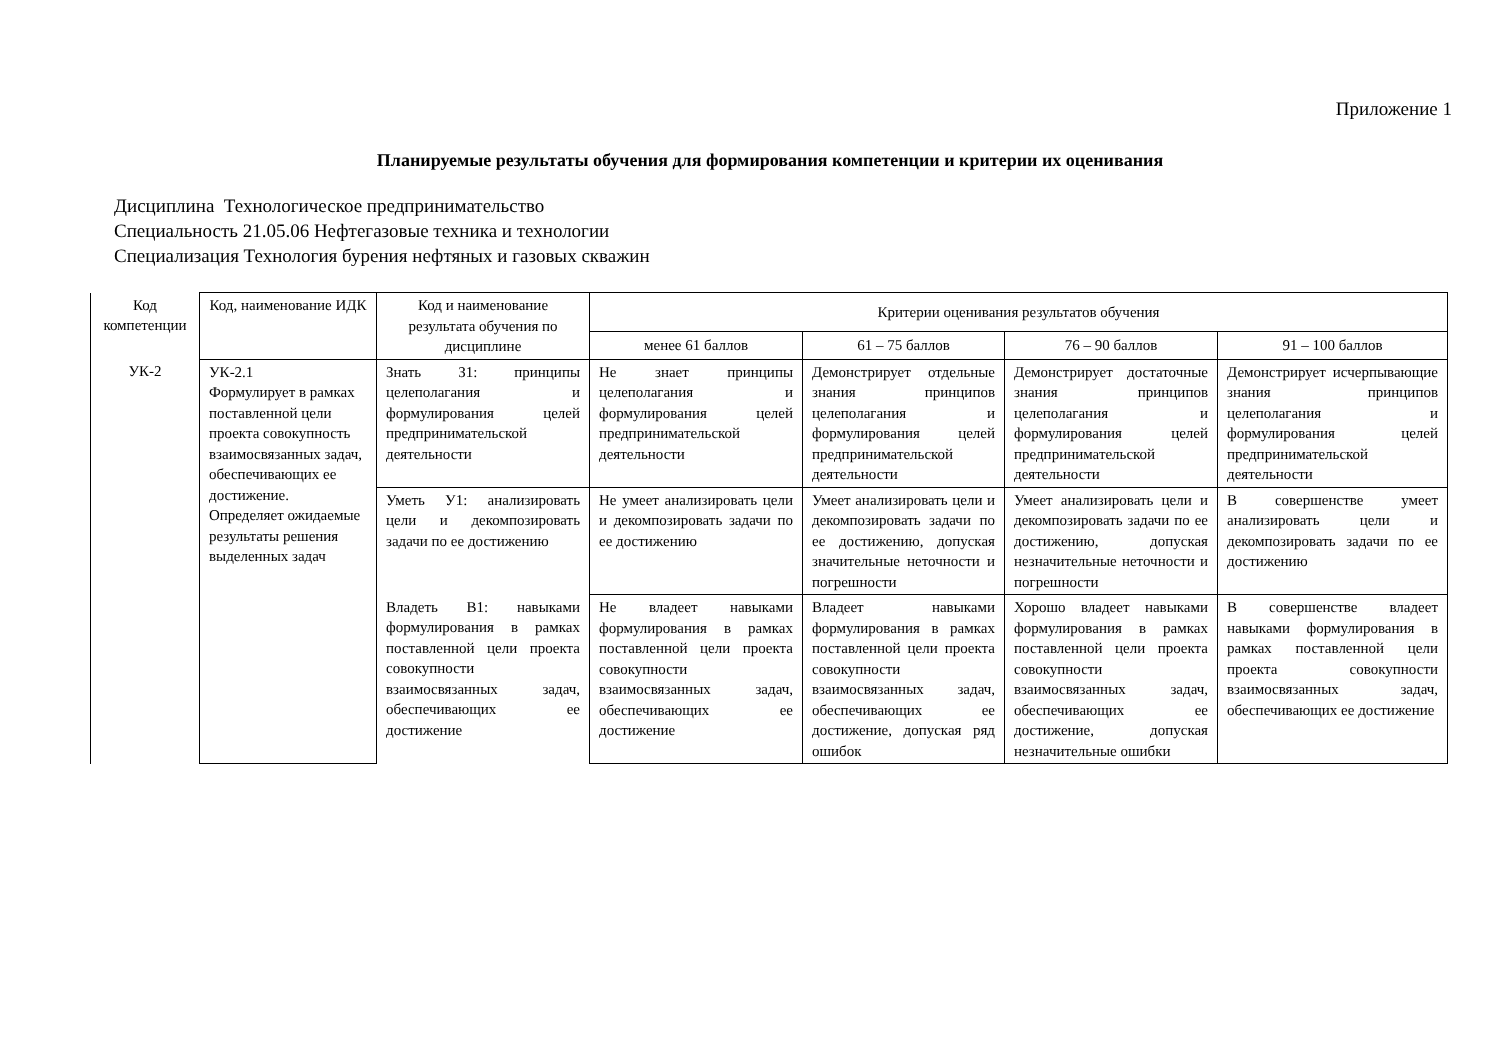Приложение 1
Планируемые результаты обучения для формирования компетенции и критерии их оценивания
Дисциплина Технологическое предпринимательство
Специальность 21.05.06 Нефтегазовые техника и технологии
Специализация Технология бурения нефтяных и газовых скважин
| Код компетенции | Код, наименование ИДК | Код и наименование результата обучения по дисциплине | Критерии оценивания результатов обучения | | | |
| --- | --- | --- | --- | --- | --- | --- |
| | | | менее 61 баллов | 61 – 75 баллов | 76 – 90 баллов | 91 – 100 баллов |
| УК-2 | УК-2.1 Формулирует в рамках поставленной цели проекта совокупность взаимосвязанных задач, обеспечивающих ее достижение. Определяет ожидаемые результаты решения выделенных задач | Знать З1: принципы целеполагания и формулирования целей предпринимательской деятельности | Не знает принципы целеполагания и формулирования целей предпринимательской деятельности | Демонстрирует отдельные знания принципов целеполагания и формулирования целей предпринимательской деятельности | Демонстрирует достаточные знания принципов целеполагания и формулирования целей предпринимательской деятельности | Демонстрирует исчерпывающие знания принципов целеполагания и формулирования целей предпринимательской деятельности |
| | | Уметь У1: анализировать цели и декомпозировать задачи по ее достижению | Не умеет анализировать цели и декомпозировать задачи по ее достижению | Умеет анализировать цели и декомпозировать задачи по ее достижению, допуская значительные неточности и погрешности | Умеет анализировать цели и декомпозировать задачи по ее достижению, допуская незначительные неточности и погрешности | В совершенстве умеет анализировать цели и декомпозировать задачи по ее достижению |
| | | Владеть В1: навыками формулирования в рамках поставленной цели проекта совокупности взаимосвязанных задач, обеспечивающих ее достижение | Не владеет навыками формулирования в рамках поставленной цели проекта совокупности взаимосвязанных задач, обеспечивающих ее достижение | Владеет навыками формулирования в рамках поставленной цели проекта совокупности взаимосвязанных задач, обеспечивающих ее достижение, допуская ряд ошибок | Хорошо владеет навыками формулирования в рамках поставленной цели проекта совокупности взаимосвязанных задач, обеспечивающих ее достижение, допуская незначительные ошибки | В совершенстве владеет навыками формулирования в рамках поставленной цели проекта совокупности взаимосвязанных задач, обеспечивающих ее достижение |